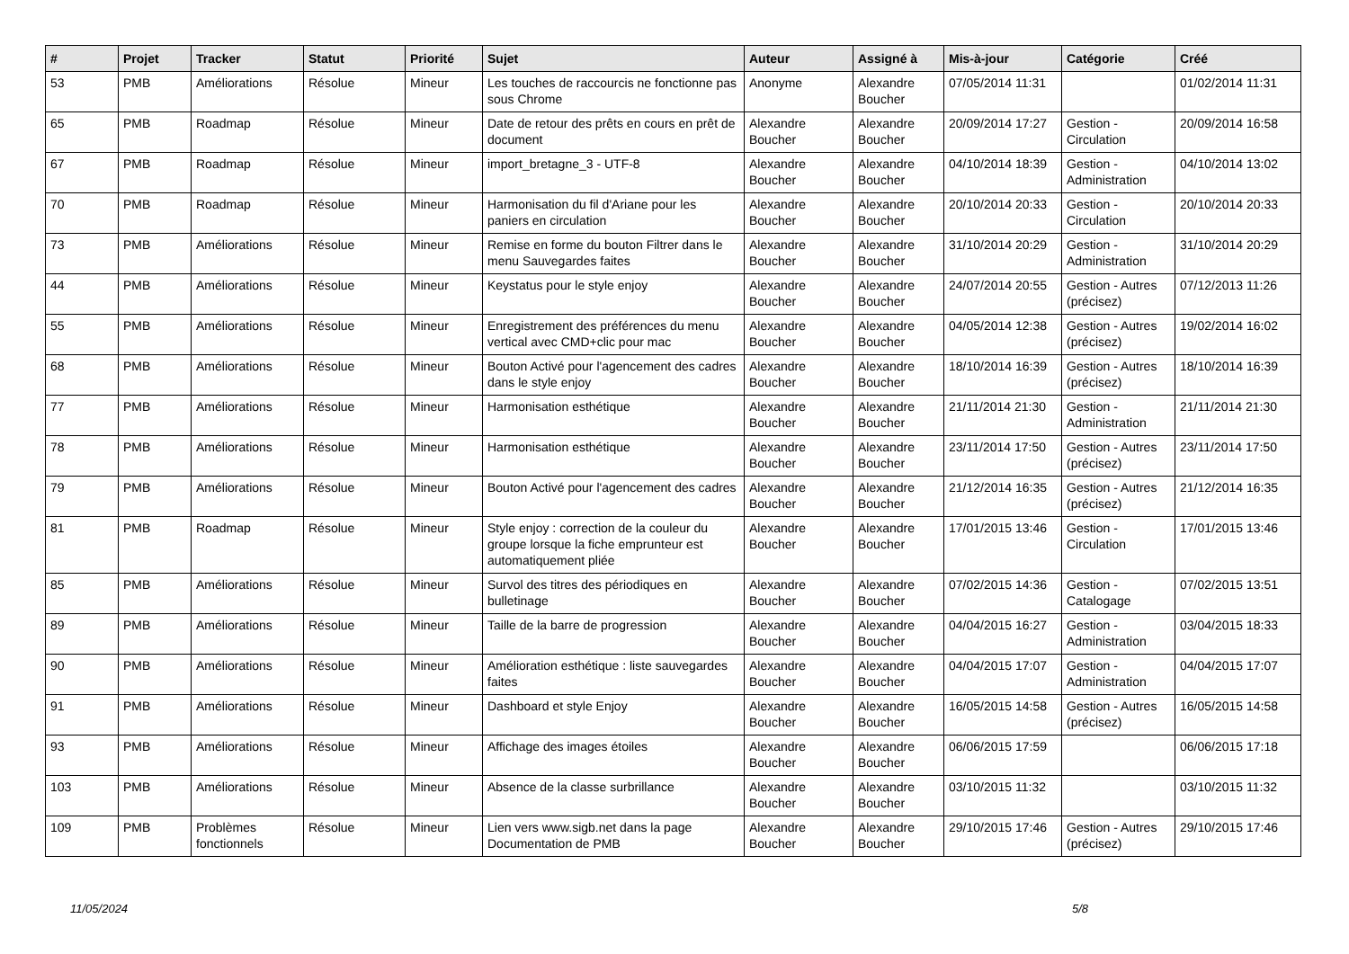| # | Projet | Tracker | Statut | Priorité | Sujet | Auteur | Assigné à | Mis-à-jour | Catégorie | Créé |
| --- | --- | --- | --- | --- | --- | --- | --- | --- | --- | --- |
| 53 | PMB | Améliorations | Résolue | Mineur | Les touches de raccourcis ne fonctionne pas sous Chrome | Anonyme | Alexandre Boucher | 07/05/2014 11:31 | | 01/02/2014 11:31 |
| 65 | PMB | Roadmap | Résolue | Mineur | Date de retour des prêts en cours en prêt de document | Alexandre Boucher | Alexandre Boucher | 20/09/2014 17:27 | Gestion - Circulation | 20/09/2014 16:58 |
| 67 | PMB | Roadmap | Résolue | Mineur | import_bretagne_3 - UTF-8 | Alexandre Boucher | Alexandre Boucher | 04/10/2014 18:39 | Gestion - Administration | 04/10/2014 13:02 |
| 70 | PMB | Roadmap | Résolue | Mineur | Harmonisation du fil d'Ariane pour les paniers en circulation | Alexandre Boucher | Alexandre Boucher | 20/10/2014 20:33 | Gestion - Circulation | 20/10/2014 20:33 |
| 73 | PMB | Améliorations | Résolue | Mineur | Remise en forme du bouton Filtrer dans le menu Sauvegardes faites | Alexandre Boucher | Alexandre Boucher | 31/10/2014 20:29 | Gestion - Administration | 31/10/2014 20:29 |
| 44 | PMB | Améliorations | Résolue | Mineur | Keystatus pour le style enjoy | Alexandre Boucher | Alexandre Boucher | 24/07/2014 20:55 | Gestion - Autres (précisez) | 07/12/2013 11:26 |
| 55 | PMB | Améliorations | Résolue | Mineur | Enregistrement des préférences du menu vertical avec CMD+clic pour mac | Alexandre Boucher | Alexandre Boucher | 04/05/2014 12:38 | Gestion - Autres (précisez) | 19/02/2014 16:02 |
| 68 | PMB | Améliorations | Résolue | Mineur | Bouton Activé pour l'agencement des cadres dans le style enjoy | Alexandre Boucher | Alexandre Boucher | 18/10/2014 16:39 | Gestion - Autres (précisez) | 18/10/2014 16:39 |
| 77 | PMB | Améliorations | Résolue | Mineur | Harmonisation esthétique | Alexandre Boucher | Alexandre Boucher | 21/11/2014 21:30 | Gestion - Administration | 21/11/2014 21:30 |
| 78 | PMB | Améliorations | Résolue | Mineur | Harmonisation esthétique | Alexandre Boucher | Alexandre Boucher | 23/11/2014 17:50 | Gestion - Autres (précisez) | 23/11/2014 17:50 |
| 79 | PMB | Améliorations | Résolue | Mineur | Bouton Activé pour l'agencement des cadres | Alexandre Boucher | Alexandre Boucher | 21/12/2014 16:35 | Gestion - Autres (précisez) | 21/12/2014 16:35 |
| 81 | PMB | Roadmap | Résolue | Mineur | Style enjoy : correction de la couleur du groupe lorsque la fiche emprunteur est automatiquement pliée | Alexandre Boucher | Alexandre Boucher | 17/01/2015 13:46 | Gestion - Circulation | 17/01/2015 13:46 |
| 85 | PMB | Améliorations | Résolue | Mineur | Survol des titres des périodiques en bulletinage | Alexandre Boucher | Alexandre Boucher | 07/02/2015 14:36 | Gestion - Catalogage | 07/02/2015 13:51 |
| 89 | PMB | Améliorations | Résolue | Mineur | Taille de la barre de progression | Alexandre Boucher | Alexandre Boucher | 04/04/2015 16:27 | Gestion - Administration | 03/04/2015 18:33 |
| 90 | PMB | Améliorations | Résolue | Mineur | Amélioration esthétique : liste sauvegardes faites | Alexandre Boucher | Alexandre Boucher | 04/04/2015 17:07 | Gestion - Administration | 04/04/2015 17:07 |
| 91 | PMB | Améliorations | Résolue | Mineur | Dashboard et style Enjoy | Alexandre Boucher | Alexandre Boucher | 16/05/2015 14:58 | Gestion - Autres (précisez) | 16/05/2015 14:58 |
| 93 | PMB | Améliorations | Résolue | Mineur | Affichage des images étoiles | Alexandre Boucher | Alexandre Boucher | 06/06/2015 17:59 | | 06/06/2015 17:18 |
| 103 | PMB | Améliorations | Résolue | Mineur | Absence de la classe surbrillance | Alexandre Boucher | Alexandre Boucher | 03/10/2015 11:32 | | 03/10/2015 11:32 |
| 109 | PMB | Problèmes fonctionnels | Résolue | Mineur | Lien vers www.sigb.net dans la page Documentation de PMB | Alexandre Boucher | Alexandre Boucher | 29/10/2015 17:46 | Gestion - Autres (précisez) | 29/10/2015 17:46 |
11/05/2024 5/8